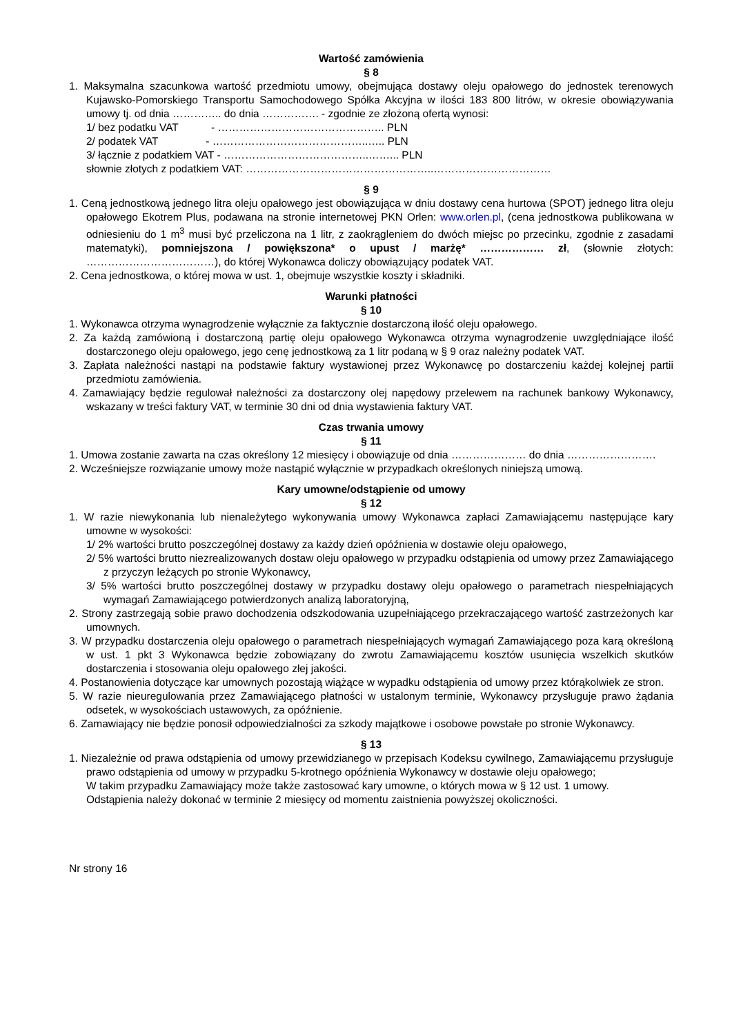Wartość zamówienia
§ 8
1. Maksymalna szacunkowa wartość przedmiotu umowy, obejmująca dostawy oleju opałowego do jednostek terenowych Kujawsko-Pomorskiego Transportu Samochodowego Spółka Akcyjna w ilości 183 800 litrów, w okresie obowiązywania umowy tj. od dnia ………….. do dnia ……………. - zgodnie ze złożoną ofertą wynosi:
1/ bez podatku VAT - ……………………………………….. PLN
2/ podatek VAT - ……………………………………..….. PLN
3/ łącznie z podatkiem VAT - …………………………………..……... PLN
słownie złotych z podatkiem VAT: ……………………………………………..……………………………
§ 9
1. Ceną jednostkową jednego litra oleju opałowego jest obowiązująca w dniu dostawy cena hurtowa (SPOT) jednego litra oleju opałowego Ekotrem Plus, podawana na stronie internetowej PKN Orlen: www.orlen.pl, (cena jednostkowa publikowana w odniesieniu do 1 m<sup>3</sup> musi być przeliczona na 1 litr, z zaokrągleniem do dwóch miejsc po przecinku, zgodnie z zasadami matematyki), pomniejszona / powiększona* o upust / marżę* ……………… zł, (słownie złotych: ………………………………), do której Wykonawca doliczy obowiązujący podatek VAT.
2. Cena jednostkowa, o której mowa w ust. 1, obejmuje wszystkie koszty i składniki.
Warunki płatności
§ 10
1. Wykonawca otrzyma wynagrodzenie wyłącznie za faktycznie dostarczoną ilość oleju opałowego.
2. Za każdą zamówioną i dostarczoną partię oleju opałowego Wykonawca otrzyma wynagrodzenie uwzględniające ilość dostarczonego oleju opałowego, jego cenę jednostkową za 1 litr podaną w § 9 oraz należny podatek VAT.
3. Zapłata należności nastąpi na podstawie faktury wystawionej przez Wykonawcę po dostarczeniu każdej kolejnej partii przedmiotu zamówienia.
4. Zamawiający będzie regulował należności za dostarczony olej napędowy przelewem na rachunek bankowy Wykonawcy, wskazany w treści faktury VAT, w terminie 30 dni od dnia wystawienia faktury VAT.
Czas trwania umowy
§ 11
1. Umowa zostanie zawarta na czas określony 12 miesięcy i obowiązuje od dnia ………………… do dnia …………………….
2. Wcześniejsze rozwiązanie umowy może nastąpić wyłącznie w przypadkach określonych niniejszą umową.
Kary umowne/odstąpienie od umowy
§ 12
1. W razie niewykonania lub nienależytego wykonywania umowy Wykonawca zapłaci Zamawiającemu następujące kary umowne w wysokości:
1/ 2% wartości brutto poszczególnej dostawy za każdy dzień opóźnienia w dostawie oleju opałowego,
2/ 5% wartości brutto niezrealizowanych dostaw oleju opałowego w przypadku odstąpienia od umowy przez Zamawiającego z przyczyn leżących po stronie Wykonawcy,
3/ 5% wartości brutto poszczególnej dostawy w przypadku dostawy oleju opałowego o parametrach niespełniających wymagań Zamawiającego potwierdzonych analizą laboratoryjną,
2. Strony zastrzegają sobie prawo dochodzenia odszkodowania uzupełniającego przekraczającego wartość zastrzeżonych kar umownych.
3. W przypadku dostarczenia oleju opałowego o parametrach niespełniających wymagań Zamawiającego poza karą określoną w ust. 1 pkt 3 Wykonawca będzie zobowiązany do zwrotu Zamawiającemu kosztów usunięcia wszelkich skutków dostarczenia i stosowania oleju opałowego złej jakości.
4. Postanowienia dotyczące kar umownych pozostają wiążące w wypadku odstąpienia od umowy przez którąkolwiek ze stron.
5. W razie nieuregulowania przez Zamawiającego płatności w ustalonym terminie, Wykonawcy przysługuje prawo żądania odsetek, w wysokościach ustawowych, za opóźnienie.
6. Zamawiający nie będzie ponosił odpowiedzialności za szkody majątkowe i osobowe powstałe po stronie Wykonawcy.
§ 13
1. Niezależnie od prawa odstąpienia od umowy przewidzianego w przepisach Kodeksu cywilnego, Zamawiającemu przysługuje prawo odstąpienia od umowy w przypadku 5-krotnego opóźnienia Wykonawcy w dostawie oleju opałowego;
W takim przypadku Zamawiający może także zastosować kary umowne, o których mowa w § 12 ust. 1 umowy.
Odstąpienia należy dokonać w terminie 2 miesięcy od momentu zaistnienia powyższej okoliczności.
Nr strony 16